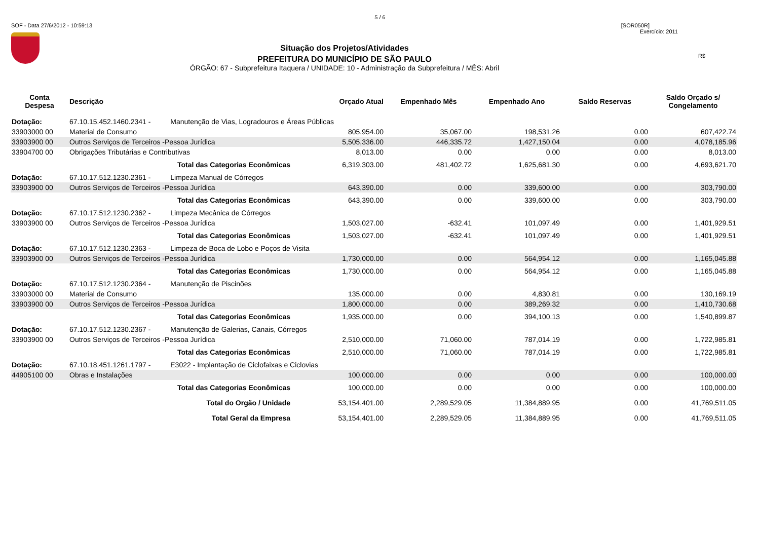5 / 6
SOF - Data 27/6/2012 - 10:59:13 [SOR050R]
Exercício: 2011
R$
Situação dos Projetos/Atividades
PREFEITURA DO MUNICÍPIO DE SÃO PAULO
ÓRGÃO: 67 - Subprefeitura Itaquera / UNIDADE: 10 - Administração da Subprefeitura / MÊS: Abril
| Conta Despesa | Descrição | Orçado Atual | Empenhado Mês | Empenhado Ano | Saldo Reservas | Saldo Orçado s/ Congelamento |
| --- | --- | --- | --- | --- | --- | --- |
| Dotação: | 67.10.15.452.1460.2341 - Manutenção de Vias, Logradouros e Áreas Públicas | | | | | |
| 33903000 00 | Material de Consumo | 805,954.00 | 35,067.00 | 198,531.26 | 0.00 | 607,422.74 |
| 33903900 00 | Outros Serviços de Terceiros -Pessoa Jurídica | 5,505,336.00 | 446,335.72 | 1,427,150.04 | 0.00 | 4,078,185.96 |
| 33904700 00 | Obrigações Tributárias e Contributivas | 8,013.00 | 0.00 | 0.00 | 0.00 | 8,013.00 |
| | Total das Categorias Econômicas | 6,319,303.00 | 481,402.72 | 1,625,681.30 | 0.00 | 4,693,621.70 |
| Dotação: | 67.10.17.512.1230.2361 - Limpeza Manual de Córregos | | | | | |
| 33903900 00 | Outros Serviços de Terceiros -Pessoa Jurídica | 643,390.00 | 0.00 | 339,600.00 | 0.00 | 303,790.00 |
| | Total das Categorias Econômicas | 643,390.00 | 0.00 | 339,600.00 | 0.00 | 303,790.00 |
| Dotação: | 67.10.17.512.1230.2362 - Limpeza Mecânica de Córregos | | | | | |
| 33903900 00 | Outros Serviços de Terceiros -Pessoa Jurídica | 1,503,027.00 | -632.41 | 101,097.49 | 0.00 | 1,401,929.51 |
| | Total das Categorias Econômicas | 1,503,027.00 | -632.41 | 101,097.49 | 0.00 | 1,401,929.51 |
| Dotação: | 67.10.17.512.1230.2363 - Limpeza de Boca de Lobo e Poços de Visita | | | | | |
| 33903900 00 | Outros Serviços de Terceiros -Pessoa Jurídica | 1,730,000.00 | 0.00 | 564,954.12 | 0.00 | 1,165,045.88 |
| | Total das Categorias Econômicas | 1,730,000.00 | 0.00 | 564,954.12 | 0.00 | 1,165,045.88 |
| Dotação: | 67.10.17.512.1230.2364 - Manutenção de Piscinões | | | | | |
| 33903000 00 | Material de Consumo | 135,000.00 | 0.00 | 4,830.81 | 0.00 | 130,169.19 |
| 33903900 00 | Outros Serviços de Terceiros -Pessoa Jurídica | 1,800,000.00 | 0.00 | 389,269.32 | 0.00 | 1,410,730.68 |
| | Total das Categorias Econômicas | 1,935,000.00 | 0.00 | 394,100.13 | 0.00 | 1,540,899.87 |
| Dotação: | 67.10.17.512.1230.2367 - Manutenção de Galerias, Canais, Córregos | | | | | |
| 33903900 00 | Outros Serviços de Terceiros -Pessoa Jurídica | 2,510,000.00 | 71,060.00 | 787,014.19 | 0.00 | 1,722,985.81 |
| | Total das Categorias Econômicas | 2,510,000.00 | 71,060.00 | 787,014.19 | 0.00 | 1,722,985.81 |
| Dotação: | 67.10.18.451.1261.1797 - E3022 - Implantação de Ciclofaixas e Ciclovias | | | | | |
| 44905100 00 | Obras e Instalações | 100,000.00 | 0.00 | 0.00 | 0.00 | 100,000.00 |
| | Total das Categorias Econômicas | 100,000.00 | 0.00 | 0.00 | 0.00 | 100,000.00 |
| | Total do Orgão / Unidade | 53,154,401.00 | 2,289,529.05 | 11,384,889.95 | 0.00 | 41,769,511.05 |
| | Total Geral da Empresa | 53,154,401.00 | 2,289,529.05 | 11,384,889.95 | 0.00 | 41,769,511.05 |